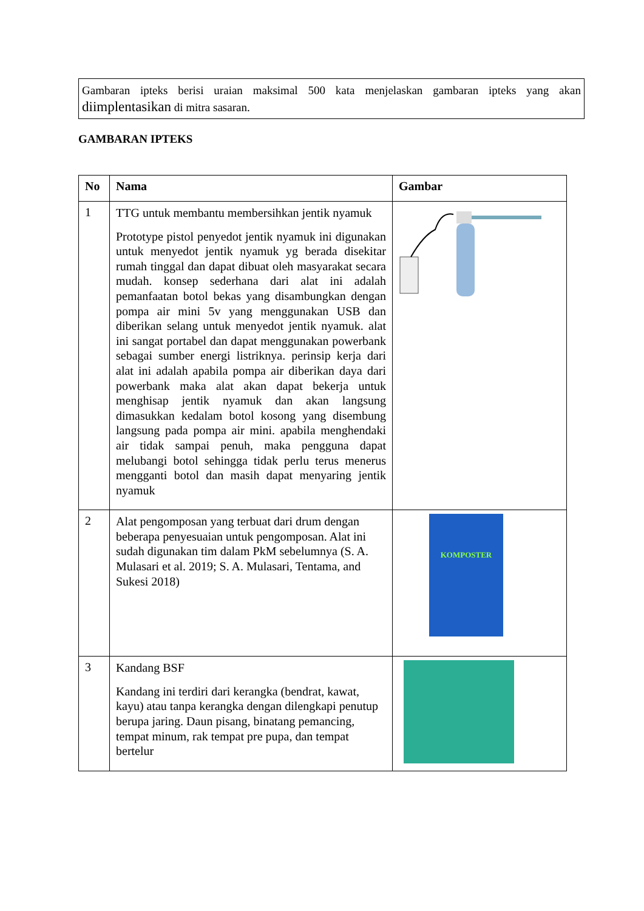Gambaran ipteks berisi uraian maksimal 500 kata menjelaskan gambaran ipteks yang akan diimplentasikan di mitra sasaran.
GAMBARAN IPTEKS
| No | Nama | Gambar |
| --- | --- | --- |
| 1 | TTG untuk membantu membersihkan jentik nyamuk Prototype pistol penyedot jentik nyamuk ini digunakan untuk menyedot jentik nyamuk yg berada disekitar rumah tinggal dan dapat dibuat oleh masyarakat secara mudah. konsep sederhana dari alat ini adalah pemanfaatan botol bekas yang disambungkan dengan pompa air mini 5v yang menggunakan USB dan diberikan selang untuk menyedot jentik nyamuk. alat ini sangat portabel dan dapat menggunakan powerbank sebagai sumber energi listriknya. perinsip kerja dari alat ini adalah apabila pompa air diberikan daya dari powerbank maka alat akan dapat bekerja untuk menghisap jentik nyamuk dan akan langsung dimasukkan kedalam botol kosong yang disembung langsung pada pompa air mini. apabila menghendaki air tidak sampai penuh, maka pengguna dapat melubangi botol sehingga tidak perlu terus menerus mengganti botol dan masih dapat menyaring jentik nyamuk | |
| 2 | Alat pengomposan yang terbuat dari drum dengan beberapa penyesuaian untuk pengomposan. Alat ini sudah digunakan tim dalam PkM sebelumnya (S. A. Mulasari et al. 2019; S. A. Mulasari, Tentama, and Sukesi 2018) | KOMPOSTER |
| 3 | Kandang BSF Kandang ini terdiri dari kerangka (bendrat, kawat, kayu) atau tanpa kerangka dengan dilengkapi penutup berupa jaring. Daun pisang, binatang pemancing, tempat minum, rak tempat pre pupa, dan tempat bertelur | |